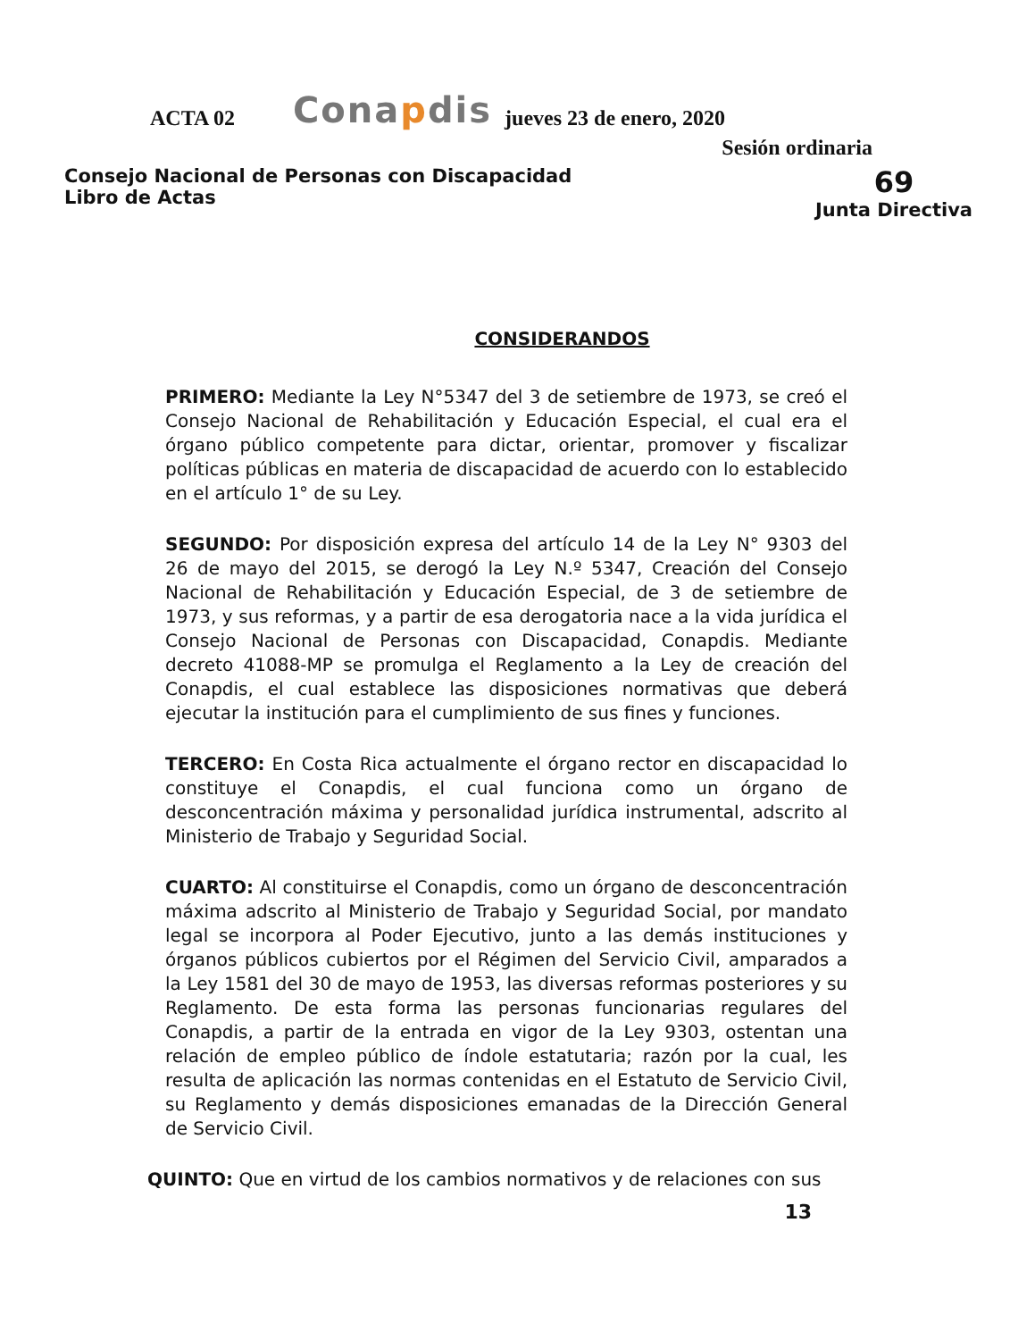ACTA 02
Conapdis
jueves 23 de enero, 2020
Sesión ordinaria
Consejo Nacional de Personas con Discapacidad
Libro de Actas
69
Junta Directiva
CONSIDERANDOS
PRIMERO: Mediante la Ley N°5347 del 3 de setiembre de 1973, se creó el Consejo Nacional de Rehabilitación y Educación Especial, el cual era el órgano público competente para dictar, orientar, promover y fiscalizar políticas públicas en materia de discapacidad de acuerdo con lo establecido en el artículo 1° de su Ley.
SEGUNDO: Por disposición expresa del artículo 14 de la Ley N° 9303 del 26 de mayo del 2015, se derogó la Ley N.º 5347, Creación del Consejo Nacional de Rehabilitación y Educación Especial, de 3 de setiembre de 1973, y sus reformas, y a partir de esa derogatoria nace a la vida jurídica el Consejo Nacional de Personas con Discapacidad, Conapdis. Mediante decreto 41088-MP se promulga el Reglamento a la Ley de creación del Conapdis, el cual establece las disposiciones normativas que deberá ejecutar la institución para el cumplimiento de sus fines y funciones.
TERCERO: En Costa Rica actualmente el órgano rector en discapacidad lo constituye el Conapdis, el cual funciona como un órgano de desconcentración máxima y personalidad jurídica instrumental, adscrito al Ministerio de Trabajo y Seguridad Social.
CUARTO: Al constituirse el Conapdis, como un órgano de desconcentración máxima adscrito al Ministerio de Trabajo y Seguridad Social, por mandato legal se incorpora al Poder Ejecutivo, junto a las demás instituciones y órganos públicos cubiertos por el Régimen del Servicio Civil, amparados a la Ley 1581 del 30 de mayo de 1953, las diversas reformas posteriores y su Reglamento. De esta forma las personas funcionarias regulares del Conapdis, a partir de la entrada en vigor de la Ley 9303, ostentan una relación de empleo público de índole estatutaria; razón por la cual, les resulta de aplicación las normas contenidas en el Estatuto de Servicio Civil, su Reglamento y demás disposiciones emanadas de la Dirección General de Servicio Civil.
QUINTO: Que en virtud de los cambios normativos y de relaciones con sus
13